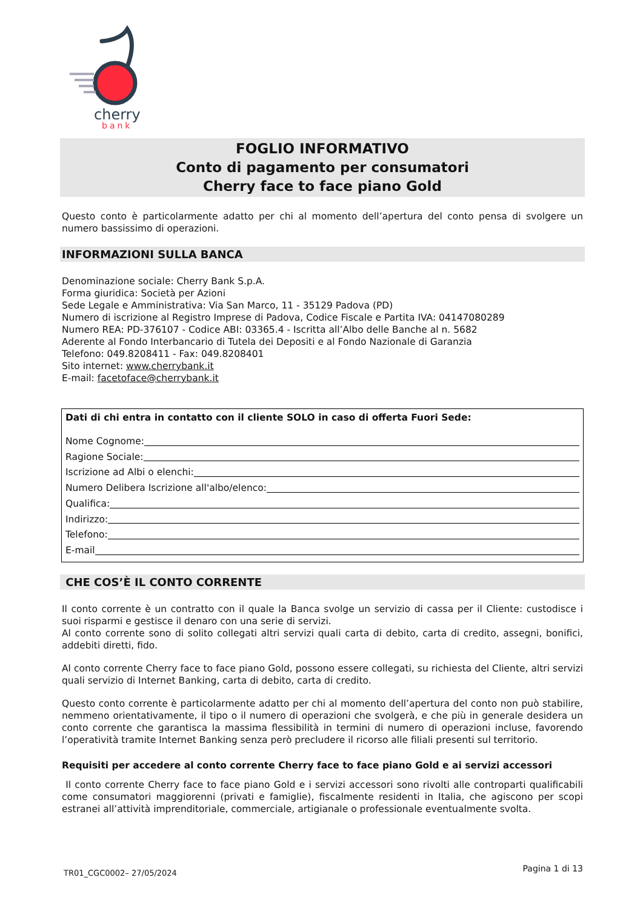cherry
bank
FOGLIO INFORMATIVO
Conto di pagamento per consumatori
Cherry face to face piano Gold
Questo conto è particolarmente adatto per chi al momento dell’apertura del conto pensa di svolgere un numero bassissimo di operazioni.
INFORMAZIONI SULLA BANCA
Denominazione sociale: Cherry Bank S.p.A.
Forma giuridica: Società per Azioni
Sede Legale e Amministrativa: Via San Marco, 11 - 35129 Padova (PD)
Numero di iscrizione al Registro Imprese di Padova, Codice Fiscale e Partita IVA: 04147080289
Numero REA: PD-376107 - Codice ABI: 03365.4 - Iscritta all’Albo delle Banche al n. 5682
Aderente al Fondo Interbancario di Tutela dei Depositi e al Fondo Nazionale di Garanzia
Telefono: 049.8208411 - Fax: 049.8208401
Sito internet: www.cherrybank.it
E-mail: facetoface@cherrybank.it
Dati di chi entra in contatto con il cliente SOLO in caso di offerta Fuori Sede:
Nome Cognome:
Ragione Sociale:
Iscrizione ad Albi o elenchi:
Numero Delibera Iscrizione all'albo/elenco:
Qualifica:
Indirizzo:
Telefono:
E-mail
CHE COS’È IL CONTO CORRENTE
Il conto corrente è un contratto con il quale la Banca svolge un servizio di cassa per il Cliente: custodisce i suoi risparmi e gestisce il denaro con una serie di servizi.
Al conto corrente sono di solito collegati altri servizi quali carta di debito, carta di credito, assegni, bonifici, addebiti diretti, fido.
Al conto corrente Cherry face to face piano Gold, possono essere collegati, su richiesta del Cliente, altri servizi quali servizio di Internet Banking, carta di debito, carta di credito.
Questo conto corrente è particolarmente adatto per chi al momento dell’apertura del conto non può stabilire, nemmeno orientativamente, il tipo o il numero di operazioni che svolgerà, e che più in generale desidera un conto corrente che garantisca la massima flessibilità in termini di numero di operazioni incluse, favorendo l’operatività tramite Internet Banking senza però precludere il ricorso alle filiali presenti sul territorio.
Requisiti per accedere al conto corrente Cherry face to face piano Gold e ai servizi accessori
Il conto corrente Cherry face to face piano Gold e i servizi accessori sono rivolti alle controparti qualificabili come consumatori maggiorenni (privati e famiglie), fiscalmente residenti in Italia, che agiscono per scopi estranei all’attività imprenditoriale, commerciale, artigianale o professionale eventualmente svolta.
TR01_CGC0002– 27/05/2024 Pagina 1 di 13